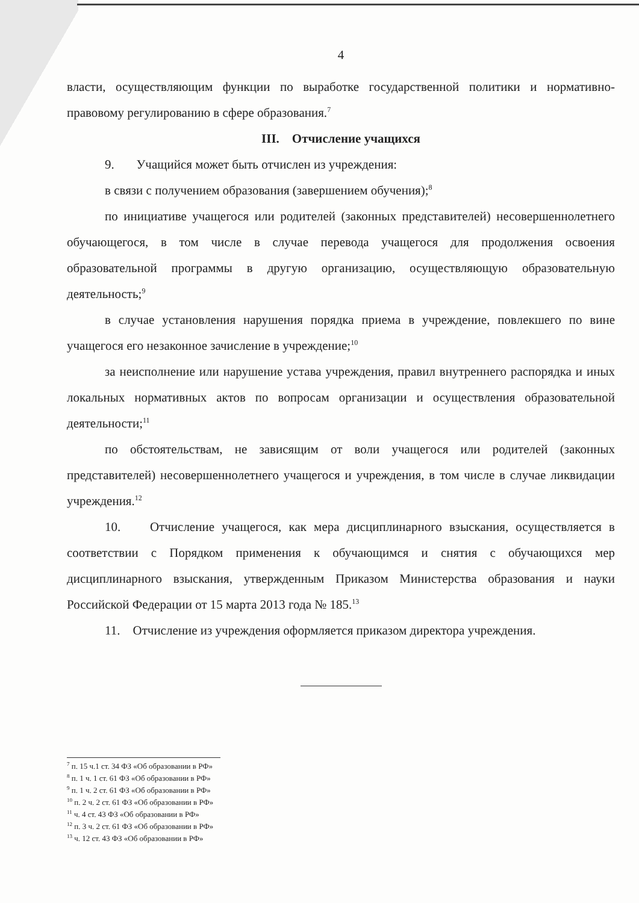4
власти, осуществляющим функции по выработке государственной политики и нормативно-правовому регулированию в сфере образования.<sup>7</sup>
III. Отчисление учащихся
9. Учащийся может быть отчислен из учреждения:
в связи с получением образования (завершением обучения);<sup>8</sup>
по инициативе учащегося или родителей (законных представителей) несовершеннолетнего обучающегося, в том числе в случае перевода учащегося для продолжения освоения образовательной программы в другую организацию, осуществляющую образовательную деятельность;<sup>9</sup>
в случае установления нарушения порядка приема в учреждение, повлекшего по вине учащегося его незаконное зачисление в учреждение;<sup>10</sup>
за неисполнение или нарушение устава учреждения, правил внутреннего распорядка и иных локальных нормативных актов по вопросам организации и осуществления образовательной деятельности;<sup>11</sup>
по обстоятельствам, не зависящим от воли учащегося или родителей (законных представителей) несовершеннолетнего учащегося и учреждения, в том числе в случае ликвидации учреждения.<sup>12</sup>
10. Отчисление учащегося, как мера дисциплинарного взыскания, осуществляется в соответствии с Порядком применения к обучающимся и снятия с обучающихся мер дисциплинарного взыскания, утвержденным Приказом Министерства образования и науки Российской Федерации от 15 марта 2013 года № 185.<sup>13</sup>
11. Отчисление из учреждения оформляется приказом директора учреждения.
<sup>7</sup> п. 15 ч.1 ст. 34 ФЗ «Об образовании в РФ»
<sup>8</sup> п. 1 ч. 1 ст. 61 ФЗ «Об образовании в РФ»
<sup>9</sup> п. 1 ч. 2 ст. 61 ФЗ «Об образовании в РФ»
<sup>10</sup> п. 2 ч. 2 ст. 61 ФЗ «Об образовании в РФ»
<sup>11</sup> ч. 4 ст. 43 ФЗ «Об образовании в РФ»
<sup>12</sup> п. 3 ч. 2 ст. 61 ФЗ «Об образовании в РФ»
<sup>13</sup> ч. 12 ст. 43 ФЗ «Об образовании в РФ»